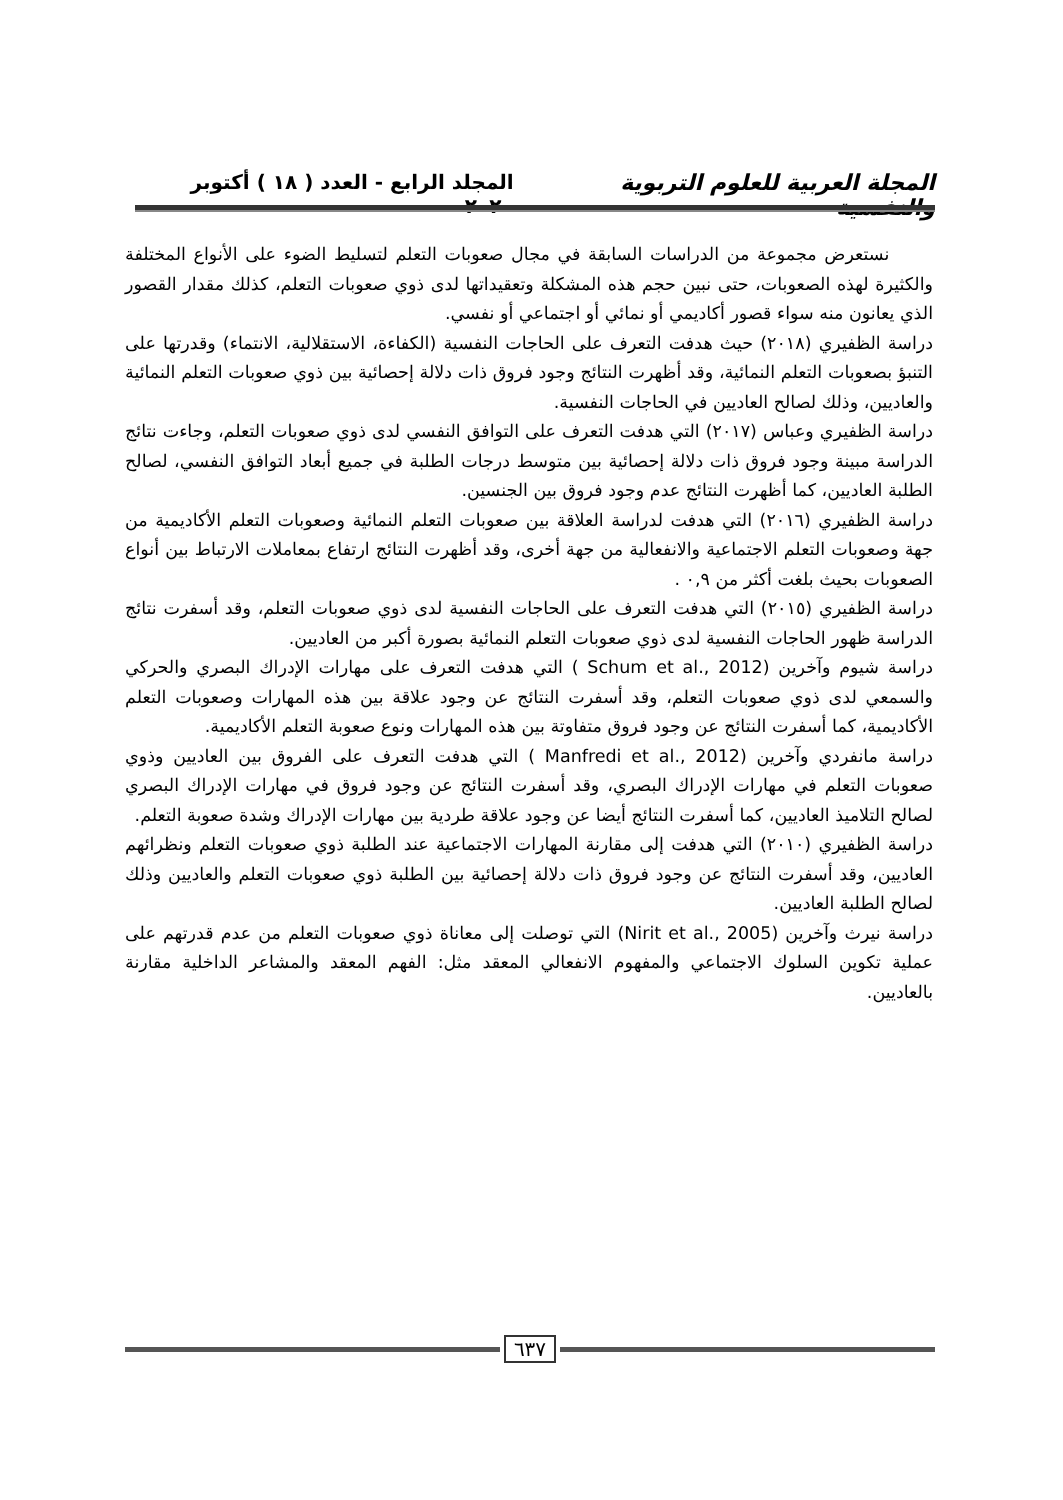المجلة العربية للعلوم التربوية والنفسية المجلد الرابع - العدد ( ١٨ ) أكتوبر ٢٠٢٠
نستعرض مجموعة من الدراسات السابقة في مجال صعوبات التعلم لتسليط الضوء على الأنواع المختلفة والكثيرة لهذه الصعوبات، حتى نبين حجم هذه المشكلة وتعقيداتها لدى ذوي صعوبات التعلم، كذلك مقدار القصور الذي يعانون منه سواء قصور أكاديمي أو نمائي أو اجتماعي أو نفسي.
دراسة الظفيري (٢٠١٨) حيث هدفت التعرف على الحاجات النفسية (الكفاءة، الاستقلالية، الانتماء) وقدرتها على التنبؤ بصعوبات التعلم النمائية، وقد أظهرت النتائج وجود فروق ذات دلالة إحصائية بين ذوي صعوبات التعلم النمائية والعاديين، وذلك لصالح العاديين في الحاجات النفسية.
دراسة الظفيري وعباس (٢٠١٧) التي هدفت التعرف على التوافق النفسي لدى ذوي صعوبات التعلم، وجاءت نتائج الدراسة مبينة وجود فروق ذات دلالة إحصائية بين متوسط درجات الطلبة في جميع أبعاد التوافق النفسي، لصالح الطلبة العاديين، كما أظهرت النتائج عدم وجود فروق بين الجنسين.
دراسة الظفيري (٢٠١٦) التي هدفت لدراسة العلاقة بين صعوبات التعلم النمائية وصعوبات التعلم الأكاديمية من جهة وصعوبات التعلم الاجتماعية والانفعالية من جهة أخرى، وقد أظهرت النتائج ارتفاع بمعاملات الارتباط بين أنواع الصعوبات بحيث بلغت أكثر من ٠,٩ .
دراسة الظفيري (٢٠١٥) التي هدفت التعرف على الحاجات النفسية لدى ذوي صعوبات التعلم، وقد أسفرت نتائج الدراسة ظهور الحاجات النفسية لدى ذوي صعوبات التعلم النمائية بصورة أكبر من العاديين.
دراسة شيوم وآخرين (Schum et al., 2012 ) التي هدفت التعرف على مهارات الإدراك البصري والحركي والسمعي لدى ذوي صعوبات التعلم، وقد أسفرت النتائج عن وجود علاقة بين هذه المهارات وصعوبات التعلم الأكاديمية، كما أسفرت النتائج عن وجود فروق متفاوتة بين هذه المهارات ونوع صعوبة التعلم الأكاديمية.
دراسة مانفردي وآخرين (Manfredi et al., 2012 ) التي هدفت التعرف على الفروق بين العاديين وذوي صعوبات التعلم في مهارات الإدراك البصري، وقد أسفرت النتائج عن وجود فروق في مهارات الإدراك البصري لصالح التلاميذ العاديين، كما أسفرت النتائج أيضا عن وجود علاقة طردية بين مهارات الإدراك وشدة صعوبة التعلم.
دراسة الظفيري (٢٠١٠) التي هدفت إلى مقارنة المهارات الاجتماعية عند الطلبة ذوي صعوبات التعلم ونظرائهم العاديين، وقد أسفرت النتائج عن وجود فروق ذات دلالة إحصائية بين الطلبة ذوي صعوبات التعلم والعاديين وذلك لصالح الطلبة العاديين.
دراسة نيرث وآخرين (Nirit et al., 2005) التي توصلت إلى معاناة ذوي صعوبات التعلم من عدم قدرتهم على عملية تكوين السلوك الاجتماعي والمفهوم الانفعالي المعقد مثل: الفهم المعقد والمشاعر الداخلية مقارنة بالعاديين.
٦٣٧